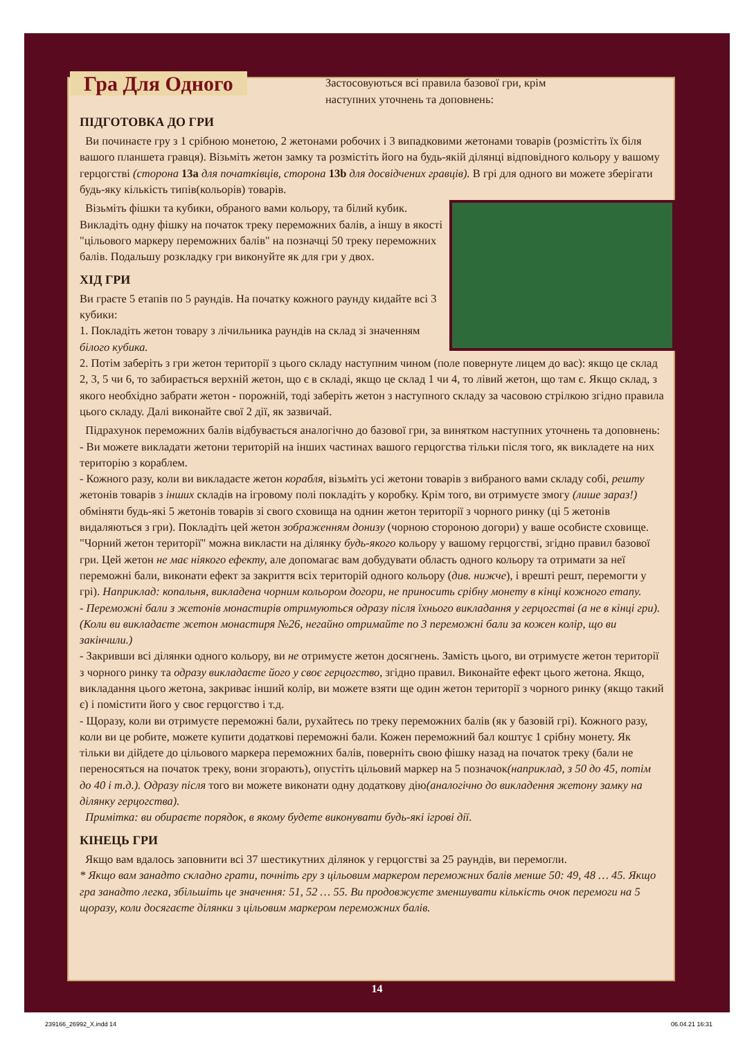Гра Для Одного
Застосовуються всі правила базової гри, крім наступних уточнень та доповнень:
ПІДГОТОВКА ДО ГРИ
Ви починаєте гру з 1 срібною монетою, 2 жетонами робочих і 3 випадковими жетонами товарів (розмістіть їх біля вашого планшета гравця). Візьміть жетон замку та розмістіть його на будь-якій ділянці відповідного кольору у вашому герцогстві (сторона 13a для початківців, сторона 13b для досвідчених гравців). В грі для одного ви можете зберігати будь-яку кількість типів(кольорів) товарів.
Візьміть фішки та кубики, обраного вами кольору, та білий кубик. Викладіть одну фішку на початок треку переможних балів, а іншу в якості "цільового маркеру переможних балів" на позначці 50 треку переможних балів. Подальшу розкладку гри виконуйте як для гри у двох.
ХІД ГРИ
Ви граєте 5 етапів по 5 раундів. На початку кожного раунду кидайте всі 3 кубики:
1. Покладіть жетон товару з лічильника раундів на склад зі значенням білого кубика.
2. Потім заберіть з гри жетон території з цього складу наступним чином (поле повернуте лицем до вас): якщо це склад 2, 3, 5 чи 6, то забирається верхній жетон, що є в складі, якщо це склад 1 чи 4, то лівий жетон, що там є. Якщо склад, з якого необхідно забрати жетон - порожній, тоді заберіть жетон з наступного складу за часовою стрілкою згідно правила цього складу. Далі виконайте свої 2 дії, як зазвичай.
Підрахунок переможних балів відбувається аналогічно до базової гри, за винятком наступних уточнень та доповнень:
- Ви можете викладати жетони територій на інших частинах вашого герцогства тільки після того, як викладете на них територію з кораблем.
- Кожного разу, коли ви викладаєте жетон корабля, візьміть усі жетони товарів з вибраного вами складу собі, решту жетонів товарів з інших складів на ігровому полі покладіть у коробку. Крім того, ви отримуєте змогу (лише зараз!) обміняти будь-які 5 жетонів товарів зі свого сховища на однин жетон території з чорного ринку (ці 5 жетонів видаляються з гри). Покладіть цей жетон зображенням донизу (чорною стороною догори) у ваше особисте сховище. "Чорний жетон території" можна викласти на ділянку будь-якого кольору у вашому герцогстві, згідно правил базової гри. Цей жетон не має ніякого ефекту, але допомагає вам добудувати область одного кольору та отримати за неї переможні бали, виконати ефект за закриття всіх територій одного кольору (див. нижче), і врешті решт, перемогти у грі). Наприклад: копальня, викладена чорним кольором догори, не приносить срібну монету в кінці кожного етапу.
- Переможні бали з жетонів монастирів отримуються одразу після їхнього викладання у герцогстві (а не в кінці гри). (Коли ви викладаєте жетон монастиря №26, негайно отримайте по 3 переможні бали за кожен колір, що ви закінчили.)
- Закривши всі ділянки одного кольору, ви не отримуєте жетон досягнень. Замість цього, ви отримуєте жетон території з чорного ринку та одразу викладаєте його у своє герцогство, згідно правил. Виконайте ефект цього жетона. Якщо, викладання цього жетона, закриває інший колір, ви можете взяти ще один жетон території з чорного ринку (якщо такий є) і помістити його у своє герцогство і т.д.
- Щоразу, коли ви отримуєте переможні бали, рухайтесь по треку переможних балів (як у базовій грі). Кожного разу, коли ви це робите, можете купити додаткові переможні бали. Кожен переможний бал коштує 1 срібну монету. Як тільки ви дійдете до цільового маркера переможних балів, поверніть свою фішку назад на початок треку (бали не переносяться на початок треку, вони згорають), опустіть цільовий маркер на 5 позначок(наприклад, з 50 до 45, потім до 40 і т.д.). Одразу після того ви можете виконати одну додаткову дію(аналогічно до викладення жетону замку на ділянку герцогства).
Примітка: ви обираєте порядок, в якому будете виконувати будь-які ігрові дії.
КІНЕЦЬ ГРИ
Якщо вам вдалось заповнити всі 37 шестикутних ділянок у герцогстві за 25 раундів, ви перемогли.
* Якщо вам занадто складно грати, почніть гру з цільовим маркером переможних балів менше 50: 49, 48 … 45. Якщо гра занадто легка, збільшіть це значення: 51, 52 … 55. Ви продовжуєте зменшувати кількість очок перемоги на 5 щоразу, коли досягаєте ділянки з цільовим маркером переможних балів.
14
239166_26992_X.indd 14 06.04.21 16:31